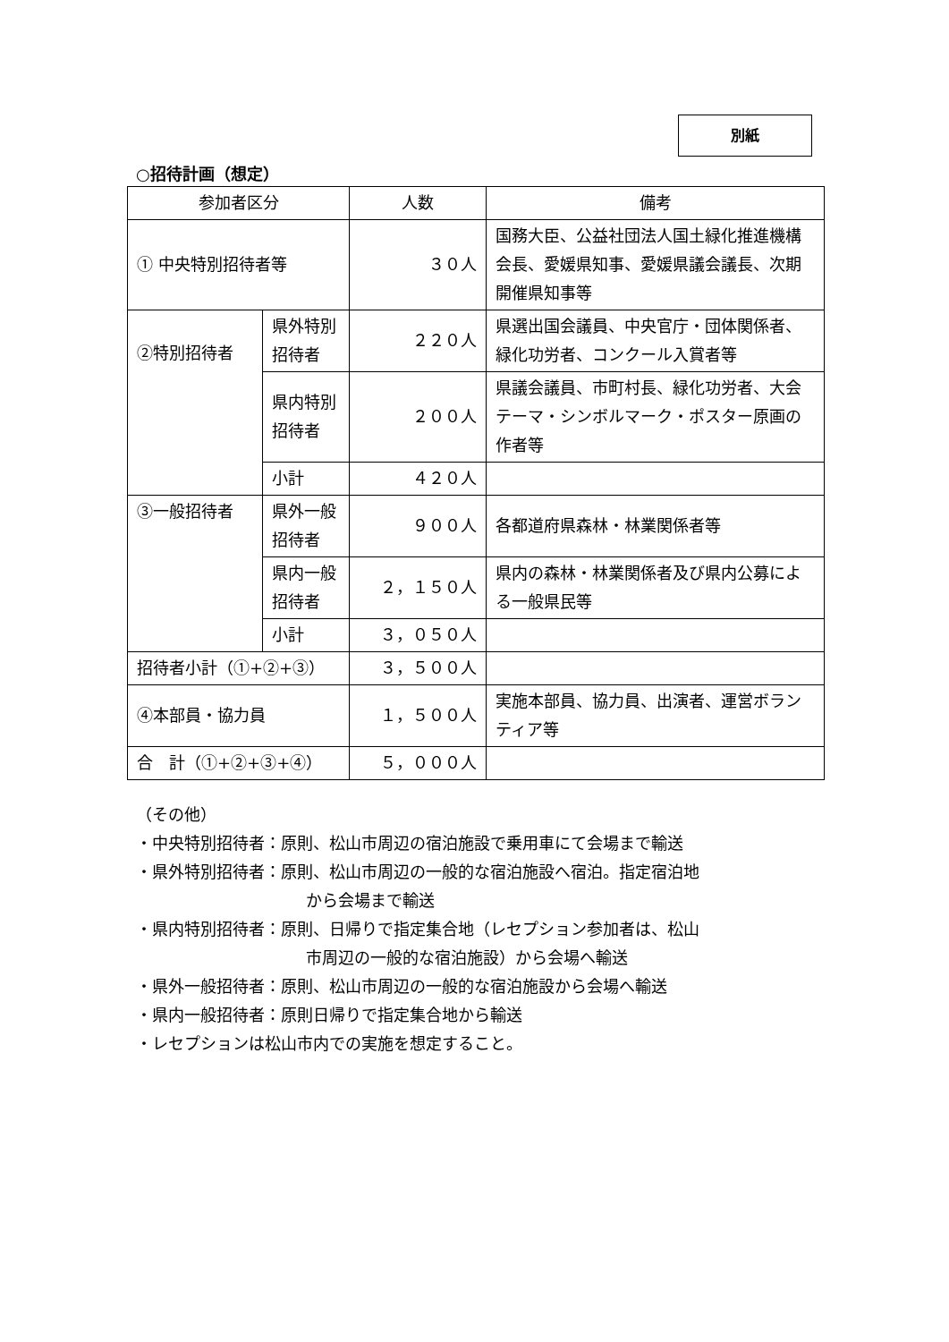別紙
○招待計画（想定）
| 参加者区分 | | 人数 | 備考 |
| --- | --- | --- | --- |
| ① 中央特別招待者等 | | ３０人 | 国務大臣、公益社団法人国土緑化推進機構会長、愛媛県知事、愛媛県議会議長、次期開催県知事等 |
| ②特別招待者 | 県外特別招待者 | ２２０人 | 県選出国会議員、中央官庁・団体関係者、緑化功労者、コンクール入賞者等 |
| | 県内特別招待者 | ２００人 | 県議会議員、市町村長、緑化功労者、大会テーマ・シンボルマーク・ポスター原画の作者等 |
| | 小計 | ４２０人 | |
| ③一般招待者 | 県外一般招待者 | ９００人 | 各都道府県森林・林業関係者等 |
| | 県内一般招待者 | ２，１５０人 | 県内の森林・林業関係者及び県内公募による一般県民等 |
| | 小計 | ３，０５０人 | |
| 招待者小計（①+②+③） | | ３，５００人 | |
| ④本部員・協力員 | | １，５００人 | 実施本部員、協力員、出演者、運営ボランティア等 |
| 合 計（①+②+③+④） | | ５，０００人 | |
（その他）
・中央特別招待者：原則、松山市周辺の宿泊施設で乗用車にて会場まで輸送
・県外特別招待者：原則、松山市周辺の一般的な宿泊施設へ宿泊。指定宿泊地
から会場まで輸送
・県内特別招待者：原則、日帰りで指定集合地（レセプション参加者は、松山
市周辺の一般的な宿泊施設）から会場へ輸送
・県外一般招待者：原則、松山市周辺の一般的な宿泊施設から会場へ輸送
・県内一般招待者：原則日帰りで指定集合地から輸送
・レセプションは松山市内での実施を想定すること。